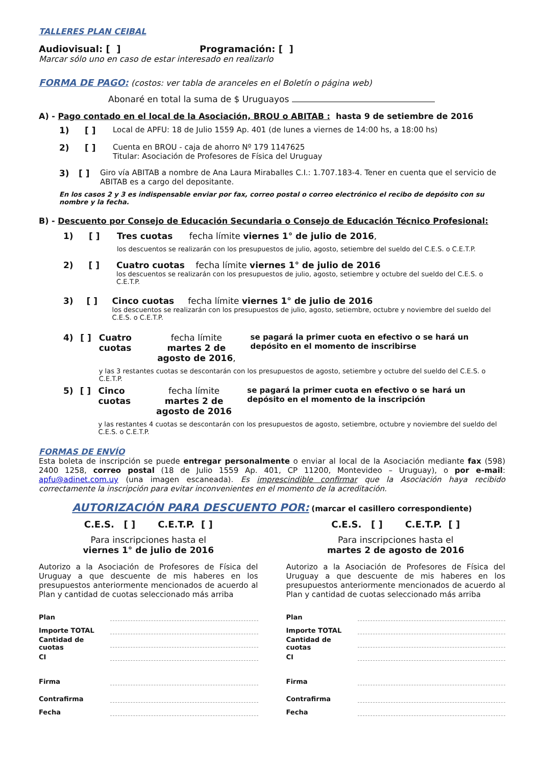TALLERES PLAN CEIBAL
Audiovisual: [ ] Programación: [ ]
Marcar sólo uno en caso de estar interesado en realizarlo
FORMA DE PAGO: (costos: ver tabla de aranceles en el Boletín o página web)
Abonaré en total la suma de $ Uruguayos
A) - Pago contado en el local de la Asociación, BROU o ABITAB : hasta 9 de setiembre de 2016
1) [ ] Local de APFU: 18 de Julio 1559 Ap. 401 (de lunes a viernes de 14:00 hs, a 18:00 hs)
2) [ ] Cuenta en BROU - caja de ahorro Nº 179 1147625
Titular: Asociación de Profesores de Física del Uruguay
3) [ ] Giro vía ABITAB a nombre de Ana Laura Miraballes C.I.: 1.707.183-4. Tener en cuenta que el servicio de ABITAB es a cargo del depositante.
En los casos 2 y 3 es indispensable enviar por fax, correo postal o correo electrónico el recibo de depósito con su nombre y la fecha.
B) - Descuento por Consejo de Educación Secundaria o Consejo de Educación Técnico Profesional:
1) [ ] Tres cuotas fecha límite viernes 1° de julio de 2016,
los descuentos se realizarán con los presupuestos de julio, agosto, setiembre del sueldo del C.E.S. o C.E.T.P.
2) [ ] Cuatro cuotas fecha límite viernes 1° de julio de 2016
los descuentos se realizarán con los presupuestos de julio, agosto, setiembre y octubre del sueldo del C.E.S. o C.E.T.P.
3) [ ] Cinco cuotas fecha límite viernes 1° de julio de 2016
los descuentos se realizarán con los presupuestos de julio, agosto, setiembre, octubre y noviembre del sueldo del C.E.S. o C.E.T.P.
4) [ ] Cuatro cuotas fecha límite
martes 2 de agosto de 2016, se pagará la primer cuota en efectivo o se hará un depósito en el momento de inscribirse
y las 3 restantes cuotas se descontarán con los presupuestos de agosto, setiembre y octubre del sueldo del C.E.S. o C.E.T.P.
5) [ ] Cinco cuotas fecha límite
martes 2 de agosto de 2016 se pagará la primer cuota en efectivo o se hará un depósito en el momento de la inscripción
y las restantes 4 cuotas se descontarán con los presupuestos de agosto, setiembre, octubre y noviembre del sueldo del C.E.S. o C.E.T.P.
FORMAS DE ENVÍO
Esta boleta de inscripción se puede entregar personalmente o enviar al local de la Asociación mediante fax (598) 2400 1258, correo postal (18 de Julio 1559 Ap. 401, CP 11200, Montevideo – Uruguay), o por e-mail: apfu@adinet.com.uy (una imagen escaneada). Es imprescindible confirmar que la Asociación haya recibido correctamente la inscripción para evitar inconvenientes en el momento de la acreditación.
AUTORIZACIÓN PARA DESCUENTO POR: (marcar el casillero correspondiente)
C.E.S. [ ] C.E.T.P. [ ]
Para inscripciones hasta el
viernes 1° de julio de 2016
Autorizo a la Asociación de Profesores de Física del Uruguay a que descuente de mis haberes en los presupuestos anteriormente mencionados de acuerdo al Plan y cantidad de cuotas seleccionado más arriba
Plan
Importe TOTAL
Cantidad de cuotas
CI
Firma
Contrafirma
Fecha
C.E.S. [ ] C.E.T.P. [ ]
Para inscripciones hasta el
martes 2 de agosto de 2016
Autorizo a la Asociación de Profesores de Física del Uruguay a que descuente de mis haberes en los presupuestos anteriormente mencionados de acuerdo al Plan y cantidad de cuotas seleccionado más arriba
Plan
Importe TOTAL
Cantidad de cuotas
CI
Firma
Contrafirma
Fecha